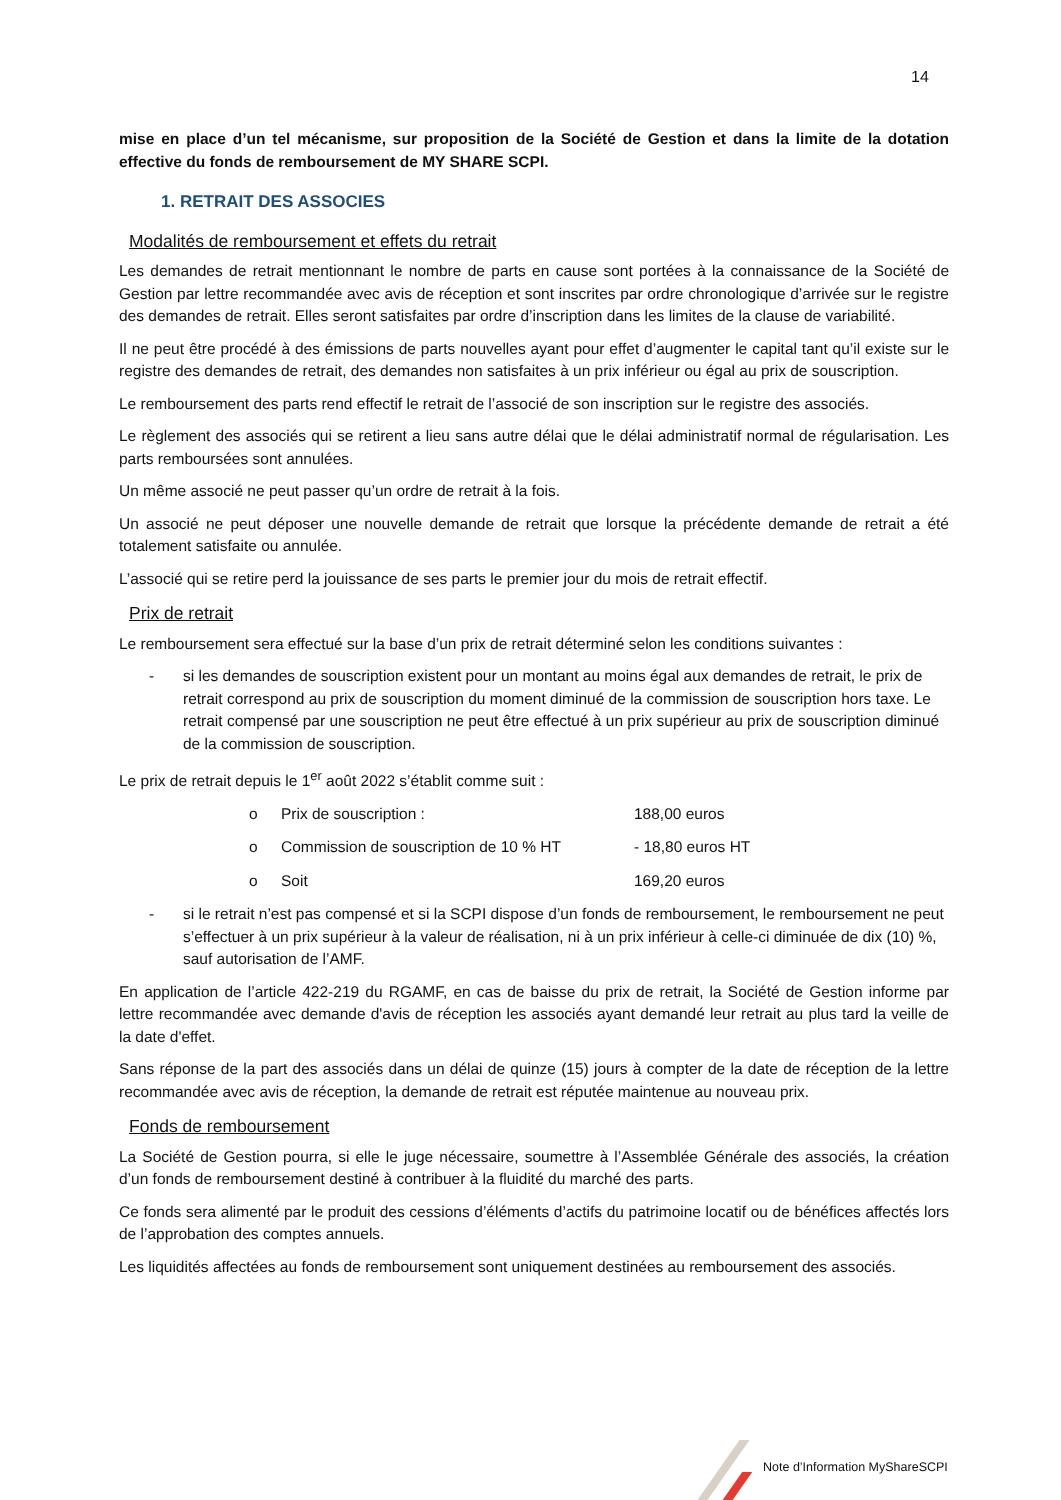14
mise en place d’un tel mécanisme, sur proposition de la Société de Gestion et dans la limite de la dotation effective du fonds de remboursement de MY SHARE SCPI.
1. RETRAIT DES ASSOCIES
Modalités de remboursement et effets du retrait
Les demandes de retrait mentionnant le nombre de parts en cause sont portées à la connaissance de la Société de Gestion par lettre recommandée avec avis de réception et sont inscrites par ordre chronologique d’arrivée sur le registre des demandes de retrait. Elles seront satisfaites par ordre d’inscription dans les limites de la clause de variabilité.
Il ne peut être procédé à des émissions de parts nouvelles ayant pour effet d’augmenter le capital tant qu’il existe sur le registre des demandes de retrait, des demandes non satisfaites à un prix inférieur ou égal au prix de souscription.
Le remboursement des parts rend effectif le retrait de l’associé de son inscription sur le registre des associés.
Le règlement des associés qui se retirent a lieu sans autre délai que le délai administratif normal de régularisation. Les parts remboursées sont annulées.
Un même associé ne peut passer qu’un ordre de retrait à la fois.
Un associé ne peut déposer une nouvelle demande de retrait que lorsque la précédente demande de retrait a été totalement satisfaite ou annulée.
L’associé qui se retire perd la jouissance de ses parts le premier jour du mois de retrait effectif.
Prix de retrait
Le remboursement sera effectué sur la base d’un prix de retrait déterminé selon les conditions suivantes :
- si les demandes de souscription existent pour un montant au moins égal aux demandes de retrait, le prix de retrait correspond au prix de souscription du moment diminué de la commission de souscription hors taxe. Le retrait compensé par une souscription ne peut être effectué à un prix supérieur au prix de souscription diminué de la commission de souscription.
Le prix de retrait depuis le 1<sup>er</sup> août 2022 s’établit comme suit :
o Prix de souscription : 188,00 euros
o Commission de souscription de 10 % HT - 18,80 euros HT
o Soit 169,20 euros
- si le retrait n’est pas compensé et si la SCPI dispose d’un fonds de remboursement, le remboursement ne peut s’effectuer à un prix supérieur à la valeur de réalisation, ni à un prix inférieur à celle-ci diminuée de dix (10) %, sauf autorisation de l’AMF.
En application de l’article 422-219 du RGAMF, en cas de baisse du prix de retrait, la Société de Gestion informe par lettre recommandée avec demande d'avis de réception les associés ayant demandé leur retrait au plus tard la veille de la date d'effet.
Sans réponse de la part des associés dans un délai de quinze (15) jours à compter de la date de réception de la lettre recommandée avec avis de réception, la demande de retrait est réputée maintenue au nouveau prix.
Fonds de remboursement
La Société de Gestion pourra, si elle le juge nécessaire, soumettre à l’Assemblée Générale des associés, la création d’un fonds de remboursement destiné à contribuer à la fluidité du marché des parts.
Ce fonds sera alimenté par le produit des cessions d’éléments d’actifs du patrimoine locatif ou de bénéfices affectés lors de l’approbation des comptes annuels.
Les liquidités affectées au fonds de remboursement sont uniquement destinées au remboursement des associés.
Note d’Information MyShareSCPI